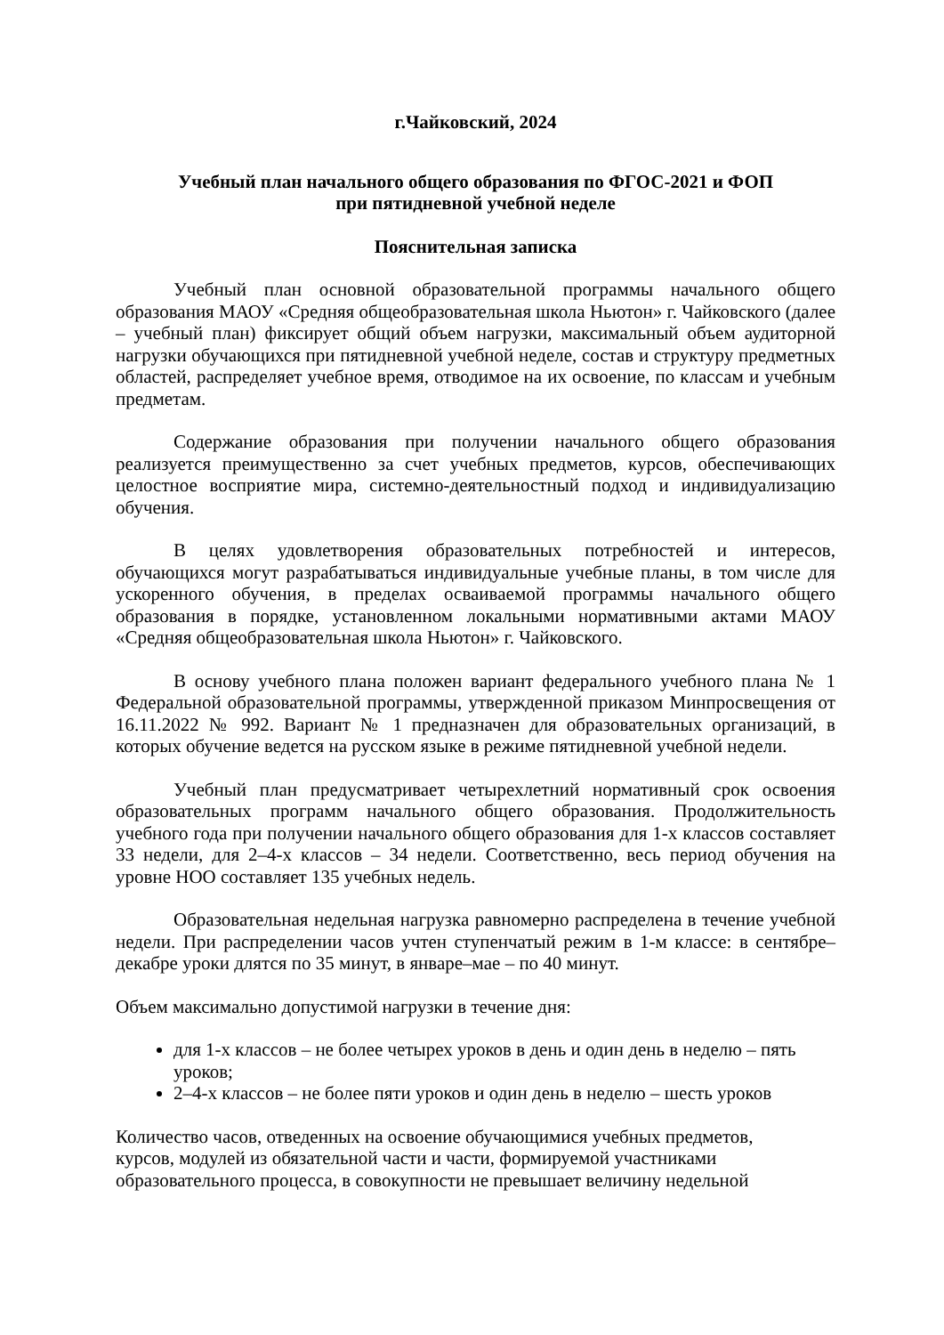г.Чайковский, 2024
Учебный план начального общего образования по ФГОС-2021 и ФОП
при пятидневной учебной неделе
Пояснительная записка
Учебный план основной образовательной программы начального общего образования МАОУ «Средняя общеобразовательная школа Ньютон» г. Чайковского (далее – учебный план) фиксирует общий объем нагрузки, максимальный объем аудиторной нагрузки обучающихся при пятидневной учебной неделе, состав и структуру предметных областей, распределяет учебное время, отводимое на их освоение, по классам и учебным предметам.
Содержание образования при получении начального общего образования реализуется преимущественно за счет учебных предметов, курсов, обеспечивающих целостное восприятие мира, системно-деятельностный подход и индивидуализацию обучения.
В целях удовлетворения образовательных потребностей и интересов, обучающихся могут разрабатываться индивидуальные учебные планы, в том числе для ускоренного обучения, в пределах осваиваемой программы начального общего образования в порядке, установленном локальными нормативными актами МАОУ «Средняя общеобразовательная школа Ньютон» г. Чайковского.
В основу учебного плана положен вариант федерального учебного плана № 1 Федеральной образовательной программы, утвержденной приказом Минпросвещения от 16.11.2022 № 992. Вариант № 1 предназначен для образовательных организаций, в которых обучение ведется на русском языке в режиме пятидневной учебной недели.
Учебный план предусматривает четырехлетний нормативный срок освоения образовательных программ начального общего образования. Продолжительность учебного года при получении начального общего образования для 1-х классов составляет 33 недели, для 2–4-х классов – 34 недели. Соответственно, весь период обучения на уровне НОО составляет 135 учебных недель.
Образовательная недельная нагрузка равномерно распределена в течение учебной недели. При распределении часов учтен ступенчатый режим в 1-м классе: в сентябре–декабре уроки длятся по 35 минут, в январе–мае – по 40 минут.
Объем максимально допустимой нагрузки в течение дня:
для 1-х классов – не более четырех уроков в день и один день в неделю – пять уроков;
2–4-х классов – не более пяти уроков и один день в неделю – шесть уроков
Количество часов, отведенных на освоение обучающимися учебных предметов, курсов, модулей из обязательной части и части, формируемой участниками образовательного процесса, в совокупности не превышает величину недельной